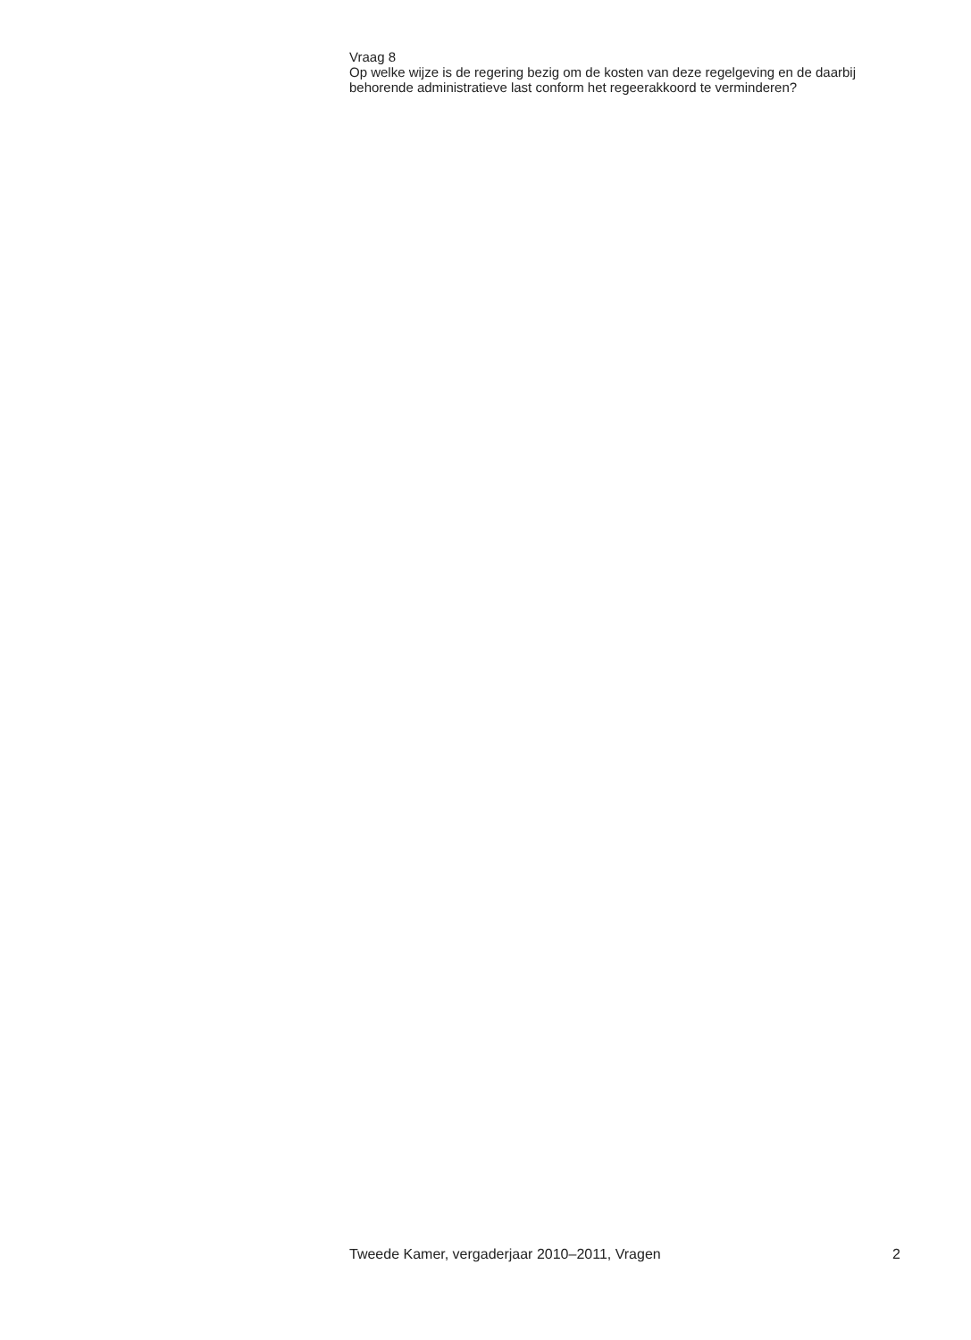Vraag 8
Op welke wijze is de regering bezig om de kosten van deze regelgeving en de daarbij behorende administratieve last conform het regeerakkoord te verminderen?
Tweede Kamer, vergaderjaar 2010–2011, Vragen 2